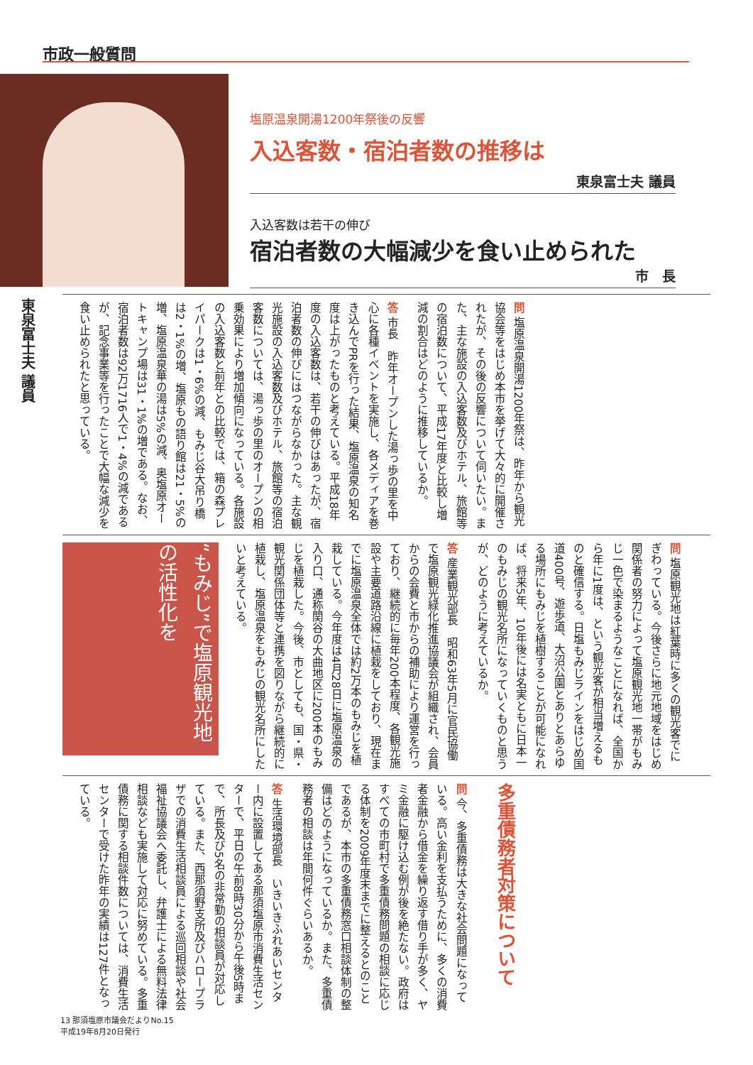市政一般質問
塩原温泉開湯1200年祭後の反響
入込客数・宿泊者数の推移は
東泉富士夫 議員
入込客数は若干の伸び
宿泊者数の大幅減少を食い止められた
市　長
東泉富士夫 議員
問 塩原温泉開湯1200年祭は、昨年から観光協会等をはじめ本市を挙げて大々的に開催されたが、その後の反響について伺いたい。また、主な施設の入込客数及びホテル、旅館等の宿泊数について、平成17年度と比較し増減の割合はどのように推移しているか。
答 市長　昨年オープンした湯っ歩の里を中心に各種イベントを実施し、各メディアを巻き込んでPRを行った結果、塩原温泉の知名度は上がったものと考えている。平成18年度の入込客数は、若干の伸びはあったが、宿泊者数の伸びにはつながらなかった。主な観光施設の入込客数及びホテル、旅館等の宿泊客数については、湯っ歩の里のオープンの相乗効果により増加傾向になっている。各施設の入込客数と前年との比較では、箱の森プレイパークは1・6%の減、もみじ谷大吊り橋は2・1%の増、塩原もの語り館は21・5%の増、塩原温泉華の湯は5%の減、奥塩原オートキャンプ場は31・1%の増である。なお、宿泊者数は92万1716人で1・4%の減であるが、記念事業等を行ったことで大幅な減少を食い止められたと思っている。
“もみじ”で塩原観光地の活性化を
問 塩原観光地は紅葉時に多くの観光客でにぎわっている。今後さらに地元地域をはじめ関係者の努力によって塩原観光地一帯がもみじ一色で染まるようなことになれば、全国から年に1度は、という観光客が相当増えるものと確信する。日塩もみじラインをはじめ国道400号、遊歩道、大沼公園とありとあらゆる場所にもみじを植樹することが可能になれば、将来5年、10年後には名実ともに日本一のもみじの観光名所になっていくものと思うが、どのように考えているか。
答 産業観光部長　昭和63年5月に官民協働で塩原観光緑化推進協議会が組織され、会員からの会費と市からの補助により運営を行っており、継続的に毎年200本程度、各観光施設や主要道路沿線に植栽をしており、現在までに塩原温泉全体では約2万本のもみじを植栽している。今年度は4月28日に塩原温泉の入り口、通称関谷の大曲地区に200本のもみじを植栽した。今後、市としても、国・県・観光関係団体等と連携を図りながら継続的に植栽し、塩原温泉をもみじの観光名所にしたいと考えている。
多重債務者対策について
問 今、多重債務は大きな社会問題になっている。高い金利を支払うために、多くの消費者金融から借金を繰り返す借り手が多く、ヤミ金融に駆け込む例が後を絶たない。政府はすべての市町村で多重債務問題の相談に応じる体制を2009年度末までに整えるとのことであるが、本市の多重債務窓口相談体制の整備はどのようになっているか。また、多重債務者の相談は年間何件ぐらいあるか。
答 生活環境部長　いきいきふれあいセンター内に設置してある那須塩原市消費生活センターで、平日の午前8時30分から午後5時まで、所長及び5名の非常勤の相談員が対応している。また、西那須野支所及びハロープラザでの消費生活相談員による巡回相談や社会福祉協議会へ委託し、弁護士による無料法律相談なども実施して対応に努めている。多重債務に関する相談件数については、消費生活センターで受けた昨年の実績は127件となっている。
13 那須塩原市議会だよりNo.15
平成19年8月20日発行